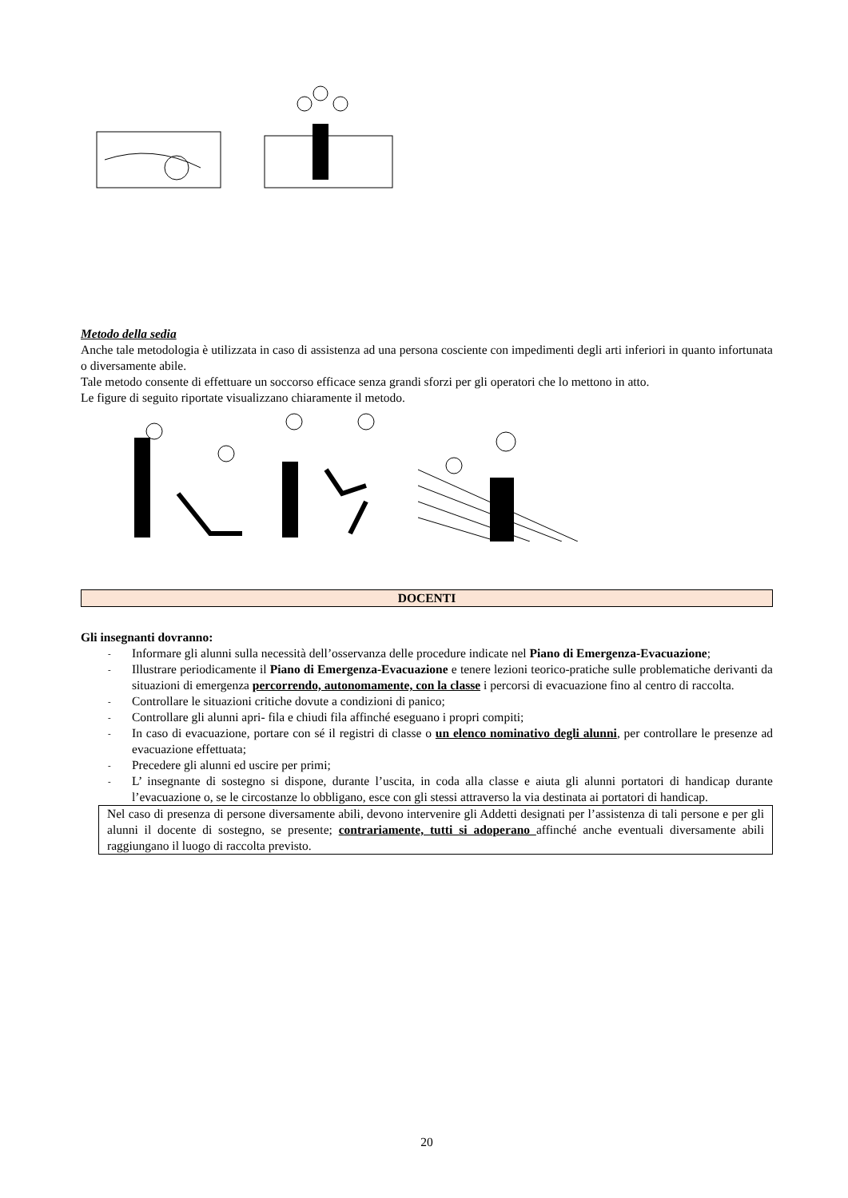Metodo della sedia
Anche tale metodologia è utilizzata in caso di assistenza ad una persona cosciente con impedimenti degli arti inferiori in quanto infortunata o diversamente abile.
Tale metodo consente di effettuare un soccorso efficace senza grandi sforzi per gli operatori che lo mettono in atto.
Le figure di seguito riportate visualizzano chiaramente il metodo.
DOCENTI
Gli insegnanti dovranno:
- Informare gli alunni sulla necessità dell’osservanza delle procedure indicate nel Piano di Emergenza-Evacuazione;
- Illustrare periodicamente il Piano di Emergenza-Evacuazione e tenere lezioni teorico-pratiche sulle problematiche derivanti da situazioni di emergenza percorrendo, autonomamente, con la classe i percorsi di evacuazione fino al centro di raccolta.
- Controllare le situazioni critiche dovute a condizioni di panico;
- Controllare gli alunni apri- fila e chiudi fila affinché eseguano i propri compiti;
- In caso di evacuazione, portare con sé il registri di classe o un elenco nominativo degli alunni, per controllare le presenze ad evacuazione effettuata;
- Precedere gli alunni ed uscire per primi;
- L’ insegnante di sostegno si dispone, durante l’uscita, in coda alla classe e aiuta gli alunni portatori di handicap durante l’evacuazione o, se le circostanze lo obbligano, esce con gli stessi attraverso la via destinata ai portatori di handicap.
Nel caso di presenza di persone diversamente abili, devono intervenire gli Addetti designati per l’assistenza di tali persone e per gli alunni il docente di sostegno, se presente; contrariamente, tutti si adoperano affinché anche eventuali diversamente abili raggiungano il luogo di raccolta previsto.
20